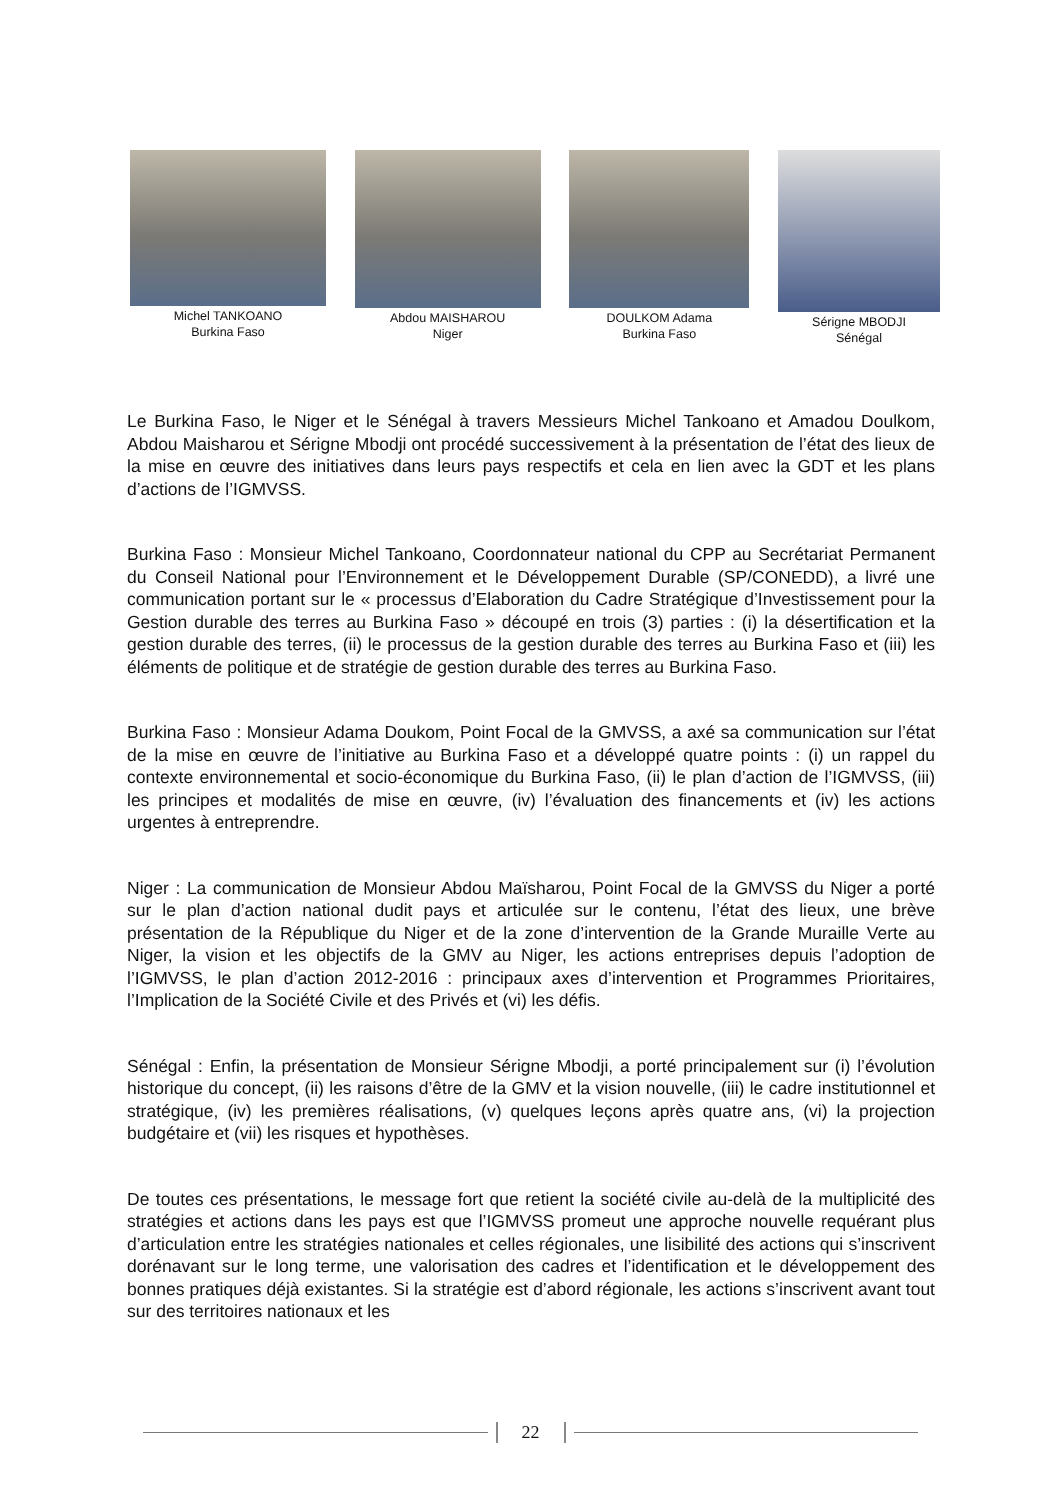Michel TANKOANO
Burkina Faso
Abdou MAISHAROU
Niger
DOULKOM Adama
Burkina Faso
Sérigne MBODJI
Sénégal
Le Burkina Faso, le Niger et le Sénégal à travers Messieurs Michel Tankoano et Amadou Doulkom, Abdou Maisharou et Sérigne Mbodji ont procédé successivement à la présentation de l’état des lieux de la mise en œuvre des initiatives dans leurs pays respectifs et cela en lien avec la GDT et les plans d’actions de l’IGMVSS.
Burkina Faso : Monsieur Michel Tankoano, Coordonnateur national du CPP au Secrétariat Permanent du Conseil National pour l’Environnement et le Développement Durable (SP/CONEDD), a livré une communication portant sur le « processus d’Elaboration du Cadre Stratégique d’Investissement pour la Gestion durable des terres au Burkina Faso » découpé en trois (3) parties : (i) la désertification et la gestion durable des terres, (ii) le processus de la gestion durable des terres au Burkina Faso et (iii) les éléments de politique et de stratégie de gestion durable des terres au Burkina Faso.
Burkina Faso : Monsieur Adama Doukom, Point Focal de la GMVSS, a axé sa communication sur l’état de la mise en œuvre de l’initiative au Burkina Faso et a développé quatre points : (i) un rappel du contexte environnemental et socio-économique du Burkina Faso, (ii) le plan d’action de l’IGMVSS, (iii) les principes et modalités de mise en œuvre, (iv) l’évaluation des financements et (iv) les actions urgentes à entreprendre.
Niger : La communication de Monsieur Abdou Maïsharou, Point Focal de la GMVSS du Niger a porté sur le plan d’action national dudit pays et articulée sur le contenu, l’état des lieux, une brève présentation de la République du Niger et de la zone d’intervention de la Grande Muraille Verte au Niger, la vision et les objectifs de la GMV au Niger, les actions entreprises depuis l’adoption de l’IGMVSS, le plan d’action 2012-2016 : principaux axes d’intervention et Programmes Prioritaires, l’Implication de la Société Civile et des Privés et (vi) les défis.
Sénégal : Enfin, la présentation de Monsieur Sérigne Mbodji, a porté principalement sur (i) l’évolution historique du concept, (ii) les raisons d’être de la GMV et la vision nouvelle, (iii) le cadre institutionnel et stratégique, (iv) les premières réalisations, (v) quelques leçons après quatre ans, (vi) la projection budgétaire et (vii) les risques et hypothèses.
De toutes ces présentations, le message fort que retient la société civile au-delà de la multiplicité des stratégies et actions dans les pays est que l’IGMVSS promeut une approche nouvelle requérant plus d’articulation entre les stratégies nationales et celles régionales, une lisibilité des actions qui s’inscrivent dorénavant sur le long terme, une valorisation des cadres et l’identification et le développement des bonnes pratiques déjà existantes. Si la stratégie est d’abord régionale, les actions s’inscrivent avant tout sur des territoires nationaux et les
22